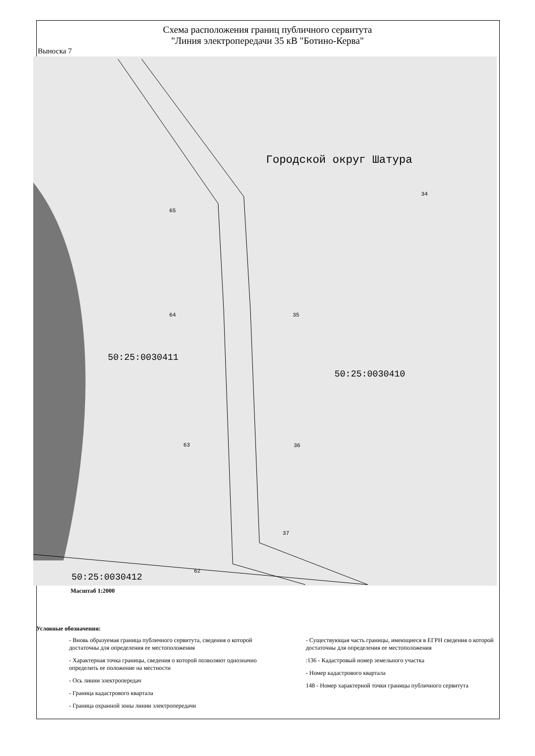Схема расположения границ публичного сервитута
"Линия электропередачи 35 кВ "Ботино-Керва"
Выноска 7
34
65
64 35
63 36
37
62
Городской округ Шатура
50:25:0030411
50:25:0030410
50:25:0030412
Масштаб 1:2000
Условные обозначения:
- Вновь образуемая граница публичного сервитута, сведения о которой достаточны для определения ее местоположения
- Характерная точка границы, сведения о которой позволяют однозначно определить ее положение на местности
- Ось линии электропередач
- Граница кадастрового квартала
- Граница охранной зоны линии электропередачи
- Существующая часть границы, имеющиеся в ЕГРН сведения о которой достаточны для определения ее местоположения
:136 - Кадастровый номер земельного участка
- Номер кадастрового квартала
148 - Номер характерной точки границы публичного сервитута